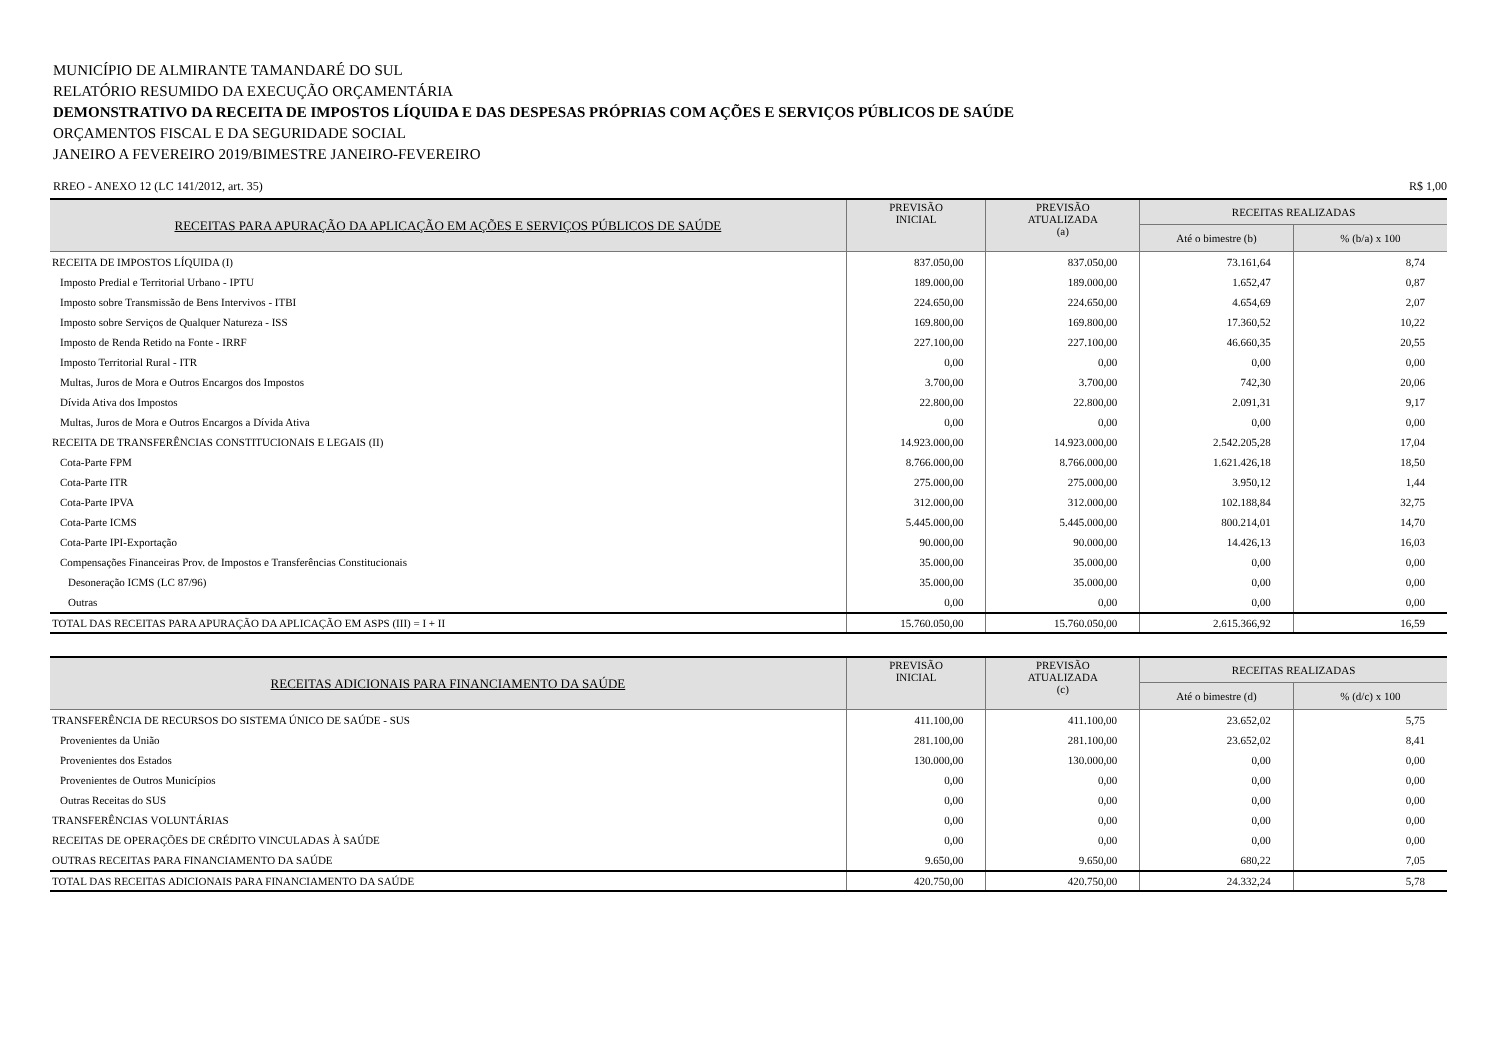MUNICÍPIO DE ALMIRANTE TAMANDARÉ DO SUL
RELATÓRIO RESUMIDO DA EXECUÇÃO ORÇAMENTÁRIA
DEMONSTRATIVO DA RECEITA DE IMPOSTOS LÍQUIDA E DAS DESPESAS PRÓPRIAS COM AÇÕES E SERVIÇOS PÚBLICOS DE SAÚDE
ORÇAMENTOS FISCAL E DA SEGURIDADE SOCIAL
JANEIRO A FEVEREIRO 2019/BIMESTRE JANEIRO-FEVEREIRO
RREO - ANEXO 12 (LC 141/2012, art. 35) R$ 1,00
| RECEITAS PARA APURAÇÃO DA APLICAÇÃO EM AÇÕES E SERVIÇOS PÚBLICOS DE SAÚDE | PREVISÃO INICIAL | PREVISÃO ATUALIZADA (a) | RECEITAS REALIZADAS | |
| --- | --- | --- | --- | --- |
| | | | Até o bimestre (b) | % (b/a) x 100 |
| RECEITA DE IMPOSTOS LÍQUIDA (I) | 837.050,00 | 837.050,00 | 73.161,64 | 8,74 |
| Imposto Predial e Territorial Urbano - IPTU | 189.000,00 | 189.000,00 | 1.652,47 | 0,87 |
| Imposto sobre Transmissão de Bens Intervivos - ITBI | 224.650,00 | 224.650,00 | 4.654,69 | 2,07 |
| Imposto sobre Serviços de Qualquer Natureza - ISS | 169.800,00 | 169.800,00 | 17.360,52 | 10,22 |
| Imposto de Renda Retido na Fonte - IRRF | 227.100,00 | 227.100,00 | 46.660,35 | 20,55 |
| Imposto Territorial Rural - ITR | 0,00 | 0,00 | 0,00 | 0,00 |
| Multas, Juros de Mora e Outros Encargos dos Impostos | 3.700,00 | 3.700,00 | 742,30 | 20,06 |
| Dívida Ativa dos Impostos | 22.800,00 | 22.800,00 | 2.091,31 | 9,17 |
| Multas, Juros de Mora e Outros Encargos a Dívida Ativa | 0,00 | 0,00 | 0,00 | 0,00 |
| RECEITA DE TRANSFERÊNCIAS CONSTITUCIONAIS E LEGAIS (II) | 14.923.000,00 | 14.923.000,00 | 2.542.205,28 | 17,04 |
| Cota-Parte FPM | 8.766.000,00 | 8.766.000,00 | 1.621.426,18 | 18,50 |
| Cota-Parte ITR | 275.000,00 | 275.000,00 | 3.950,12 | 1,44 |
| Cota-Parte IPVA | 312.000,00 | 312.000,00 | 102.188,84 | 32,75 |
| Cota-Parte ICMS | 5.445.000,00 | 5.445.000,00 | 800.214,01 | 14,70 |
| Cota-Parte IPI-Exportação | 90.000,00 | 90.000,00 | 14.426,13 | 16,03 |
| Compensações Financeiras Prov. de Impostos e Transferências Constitucionais | 35.000,00 | 35.000,00 | 0,00 | 0,00 |
| Desoneração ICMS (LC 87/96) | 35.000,00 | 35.000,00 | 0,00 | 0,00 |
| Outras | 0,00 | 0,00 | 0,00 | 0,00 |
| TOTAL DAS RECEITAS PARA APURAÇÃO DA APLICAÇÃO EM ASPS (III) = I + II | 15.760.050,00 | 15.760.050,00 | 2.615.366,92 | 16,59 |
| RECEITAS ADICIONAIS PARA FINANCIAMENTO DA SAÚDE | PREVISÃO INICIAL | PREVISÃO ATUALIZADA (c) | RECEITAS REALIZADAS | |
| --- | --- | --- | --- | --- |
| | | | Até o bimestre (d) | % (d/c) x 100 |
| TRANSFERÊNCIA DE RECURSOS DO SISTEMA ÚNICO DE SAÚDE - SUS | 411.100,00 | 411.100,00 | 23.652,02 | 5,75 |
| Provenientes da União | 281.100,00 | 281.100,00 | 23.652,02 | 8,41 |
| Provenientes dos Estados | 130.000,00 | 130.000,00 | 0,00 | 0,00 |
| Provenientes de Outros Municípios | 0,00 | 0,00 | 0,00 | 0,00 |
| Outras Receitas do SUS | 0,00 | 0,00 | 0,00 | 0,00 |
| TRANSFERÊNCIAS VOLUNTÁRIAS | 0,00 | 0,00 | 0,00 | 0,00 |
| RECEITAS DE OPERAÇÕES DE CRÉDITO VINCULADAS À SAÚDE | 0,00 | 0,00 | 0,00 | 0,00 |
| OUTRAS RECEITAS PARA FINANCIAMENTO DA SAÚDE | 9.650,00 | 9.650,00 | 680,22 | 7,05 |
| TOTAL DAS RECEITAS ADICIONAIS PARA FINANCIAMENTO DA SAÚDE | 420.750,00 | 420.750,00 | 24.332,24 | 5,78 |